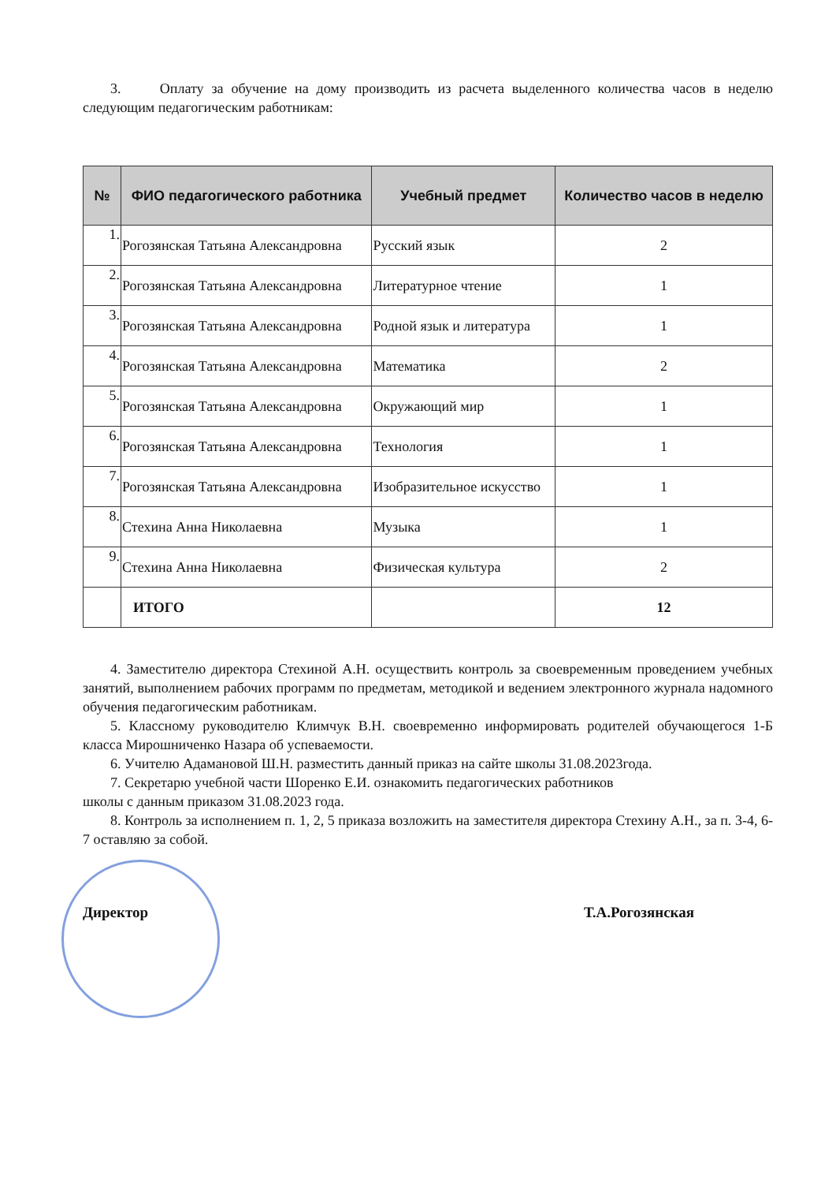3. Оплату за обучение на дому производить из расчета выделенного количества часов в неделю следующим педагогическим работникам:
| № | ФИО педагогического работника | Учебный предмет | Количество часов в неделю |
| --- | --- | --- | --- |
| 1. | Рогозянская Татьяна Александровна | Русский язык | 2 |
| 2. | Рогозянская Татьяна Александровна | Литературное чтение | 1 |
| 3. | Рогозянская Татьяна Александровна | Родной язык и литература | 1 |
| 4. | Рогозянская Татьяна Александровна | Математика | 2 |
| 5. | Рогозянская Татьяна Александровна | Окружающий мир | 1 |
| 6. | Рогозянская Татьяна Александровна | Технология | 1 |
| 7. | Рогозянская Татьяна Александровна | Изобразительное искусство | 1 |
| 8. | Стехина Анна Николаевна | Музыка | 1 |
| 9. | Стехина Анна Николаевна | Физическая культура | 2 |
| | ИТОГО | | 12 |
4. Заместителю директора Стехиной А.Н. осуществить контроль за своевременным проведением учебных занятий, выполнением рабочих программ по предметам, методикой и ведением электронного журнала надомного обучения педагогическим работникам.
5. Классному руководителю Климчук В.Н. своевременно информировать родителей обучающегося 1-Б класса Мирошниченко Назара об успеваемости.
6. Учителю Адамановой Ш.Н. разместить данный приказ на сайте школы 31.08.2023года.
7. Секретарю учебной части Шоренко Е.И. ознакомить педагогических работников
школы с данным приказом 31.08.2023 года.
8. Контроль за исполнением п. 1, 2, 5 приказа возложить на заместителя директора Стехину А.Н., за п. 3-4, 6-7 оставляю за собой.
Директор Т.А.Рогозянская